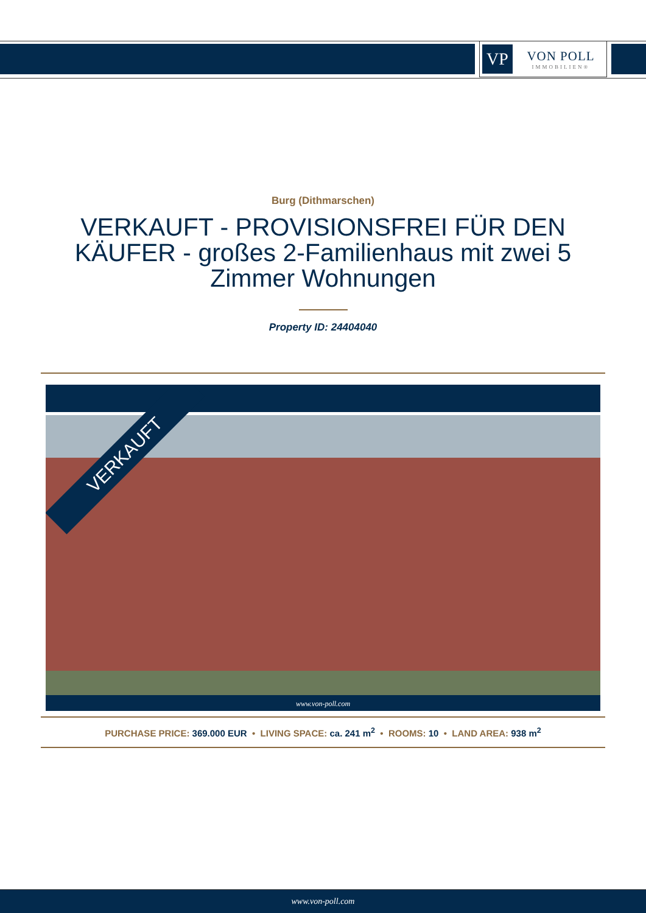VP
VON POLL
IMMOBILIEN®
Burg (Dithmarschen)
VERKAUFT - PROVISIONSFREI FÜR DEN KÄUFER - großes 2-Familienhaus mit zwei 5 Zimmer Wohnungen
Property ID: 24404040
VERKAUFT
www.von-poll.com
PURCHASE PRICE: 369.000 EUR • LIVING SPACE: ca. 241 m<sup>2</sup> • ROOMS: 10 • LAND AREA: 938 m<sup>2</sup>
www.von-poll.com